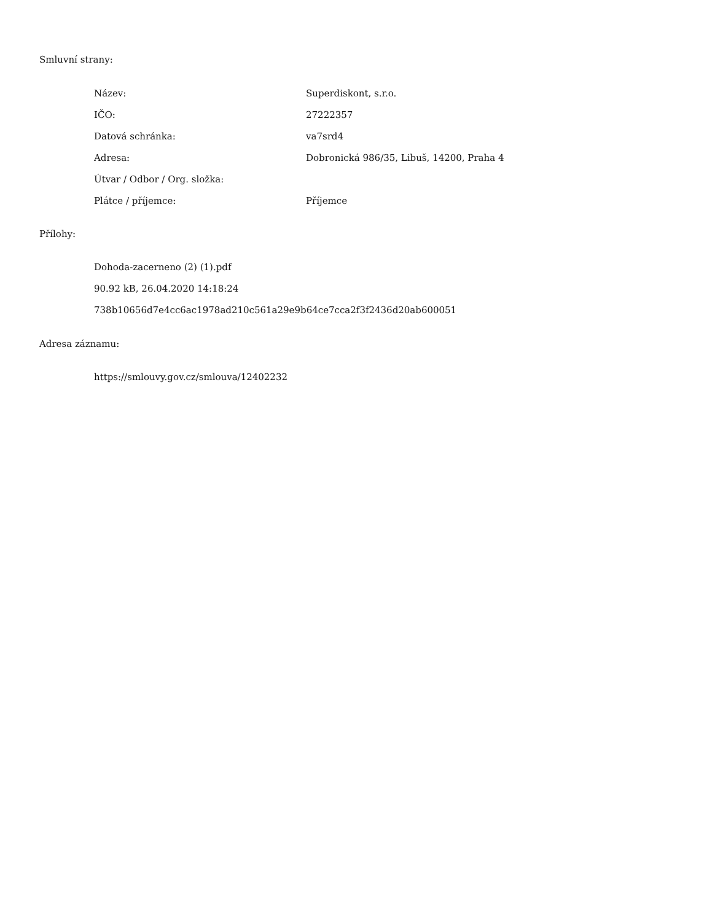Smluvní strany:
| Název: | Superdiskont, s.r.o. |
| IČO: | 27222357 |
| Datová schránka: | va7srd4 |
| Adresa: | Dobronická 986/35, Libuš, 14200, Praha 4 |
| Útvar / Odbor / Org. složka: | |
| Plátce / příjemce: | Příjemce |
Přílohy:
Dohoda-zacerneno (2) (1).pdf
90.92 kB, 26.04.2020 14:18:24
738b10656d7e4cc6ac1978ad210c561a29e9b64ce7cca2f3f2436d20ab600051
Adresa záznamu:
https://smlouvy.gov.cz/smlouva/12402232